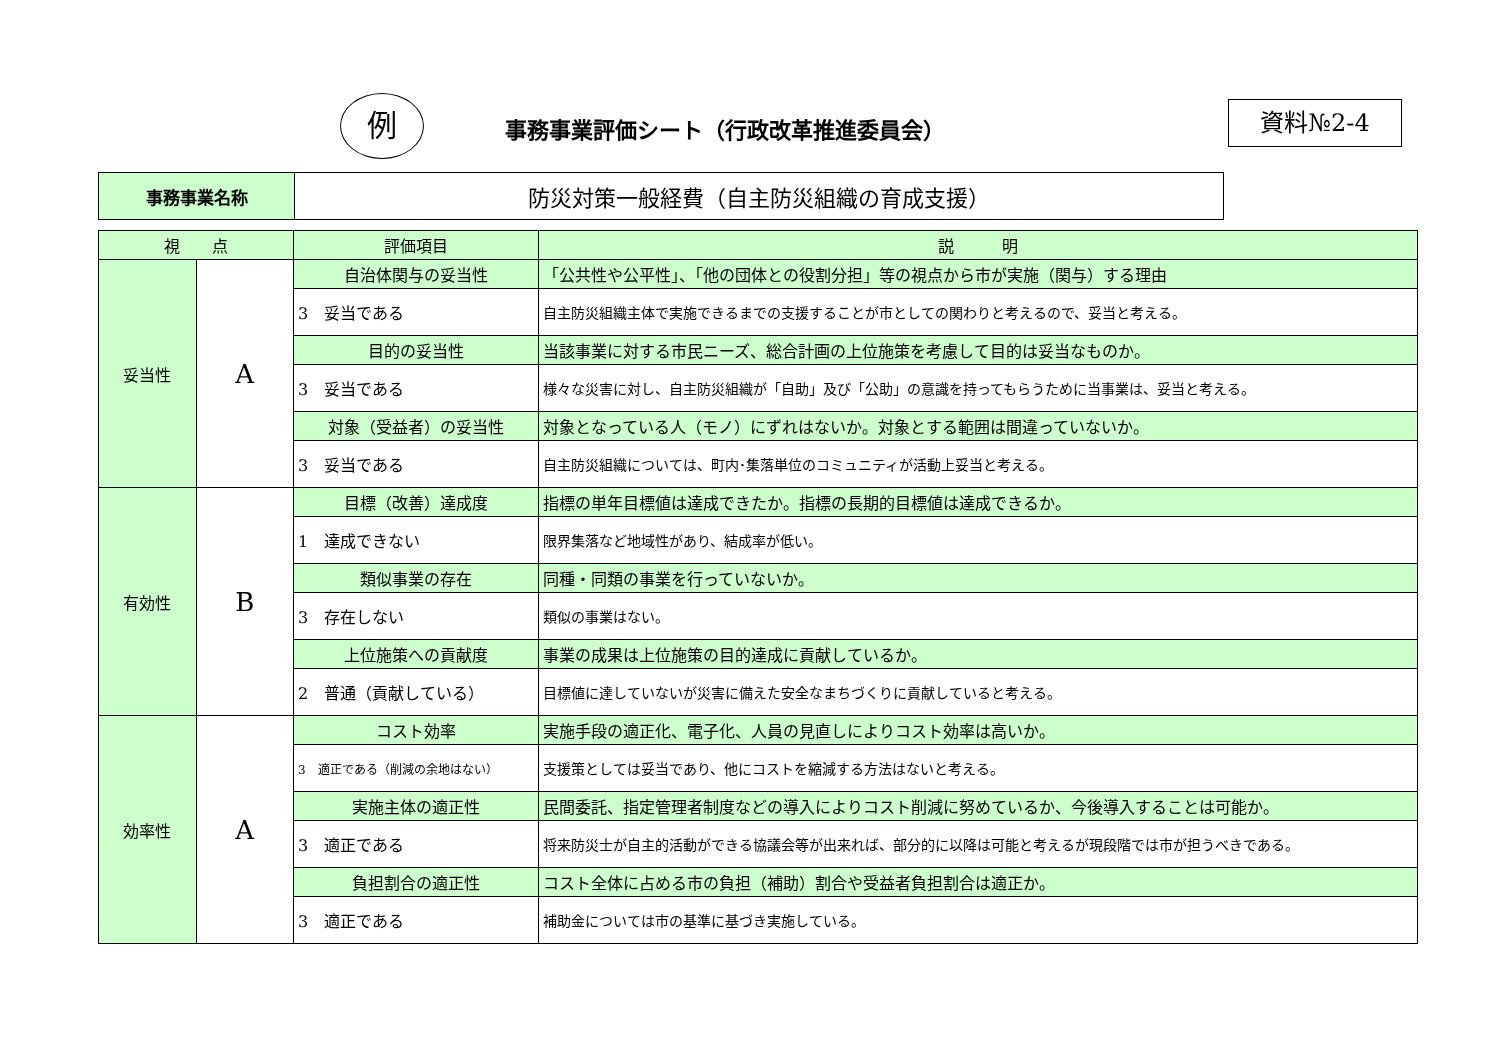例
事務事業評価シート（行政改革推進委員会）
資料№2-4
| 事務事業名称 | 防災対策一般経費（自主防災組織の育成支援） |
| 視 点 | | 評価項目 | 説 明 |
| 妥当性 | A | 自治体関与の妥当性 | 「公共性や公平性」、「他の団体との役割分担」等の視点から市が実施（関与）する理由 |
| | | 3 妥当である | 自主防災組織主体で実施できるまでの支援することが市としての関わりと考えるので、妥当と考える。 |
| | | 目的の妥当性 | 当該事業に対する市民ニーズ、総合計画の上位施策を考慮して目的は妥当なものか。 |
| | | 3 妥当である | 様々な災害に対し、自主防災組織が「自助」及び「公助」の意識を持ってもらうために当事業は、妥当と考える。 |
| | | 対象（受益者）の妥当性 | 対象となっている人（モノ）にずれはないか。対象とする範囲は間違っていないか。 |
| | | 3 妥当である | 自主防災組織については、町内･集落単位のコミュニティが活動上妥当と考える。 |
| 有効性 | B | 目標（改善）達成度 | 指標の単年目標値は達成できたか。指標の長期的目標値は達成できるか。 |
| | | 1 達成できない | 限界集落など地域性があり、結成率が低い。 |
| | | 類似事業の存在 | 同種・同類の事業を行っていないか。 |
| | | 3 存在しない | 類似の事業はない。 |
| | | 上位施策への貢献度 | 事業の成果は上位施策の目的達成に貢献しているか。 |
| | | 2 普通（貢献している） | 目標値に達していないが災害に備えた安全なまちづくりに貢献していると考える。 |
| 効率性 | A | コスト効率 | 実施手段の適正化、電子化、人員の見直しによりコスト効率は高いか。 |
| | | 3 適正である（削減の余地はない） | 支援策としては妥当であり、他にコストを縮減する方法はないと考える。 |
| | | 実施主体の適正性 | 民間委託、指定管理者制度などの導入によりコスト削減に努めているか、今後導入することは可能か。 |
| | | 3 適正である | 将来防災士が自主的活動ができる協議会等が出来れば、部分的に以降は可能と考えるが現段階では市が担うべきである。 |
| | | 負担割合の適正性 | コスト全体に占める市の負担（補助）割合や受益者負担割合は適正か。 |
| | | 3 適正である | 補助金については市の基準に基づき実施している。 |